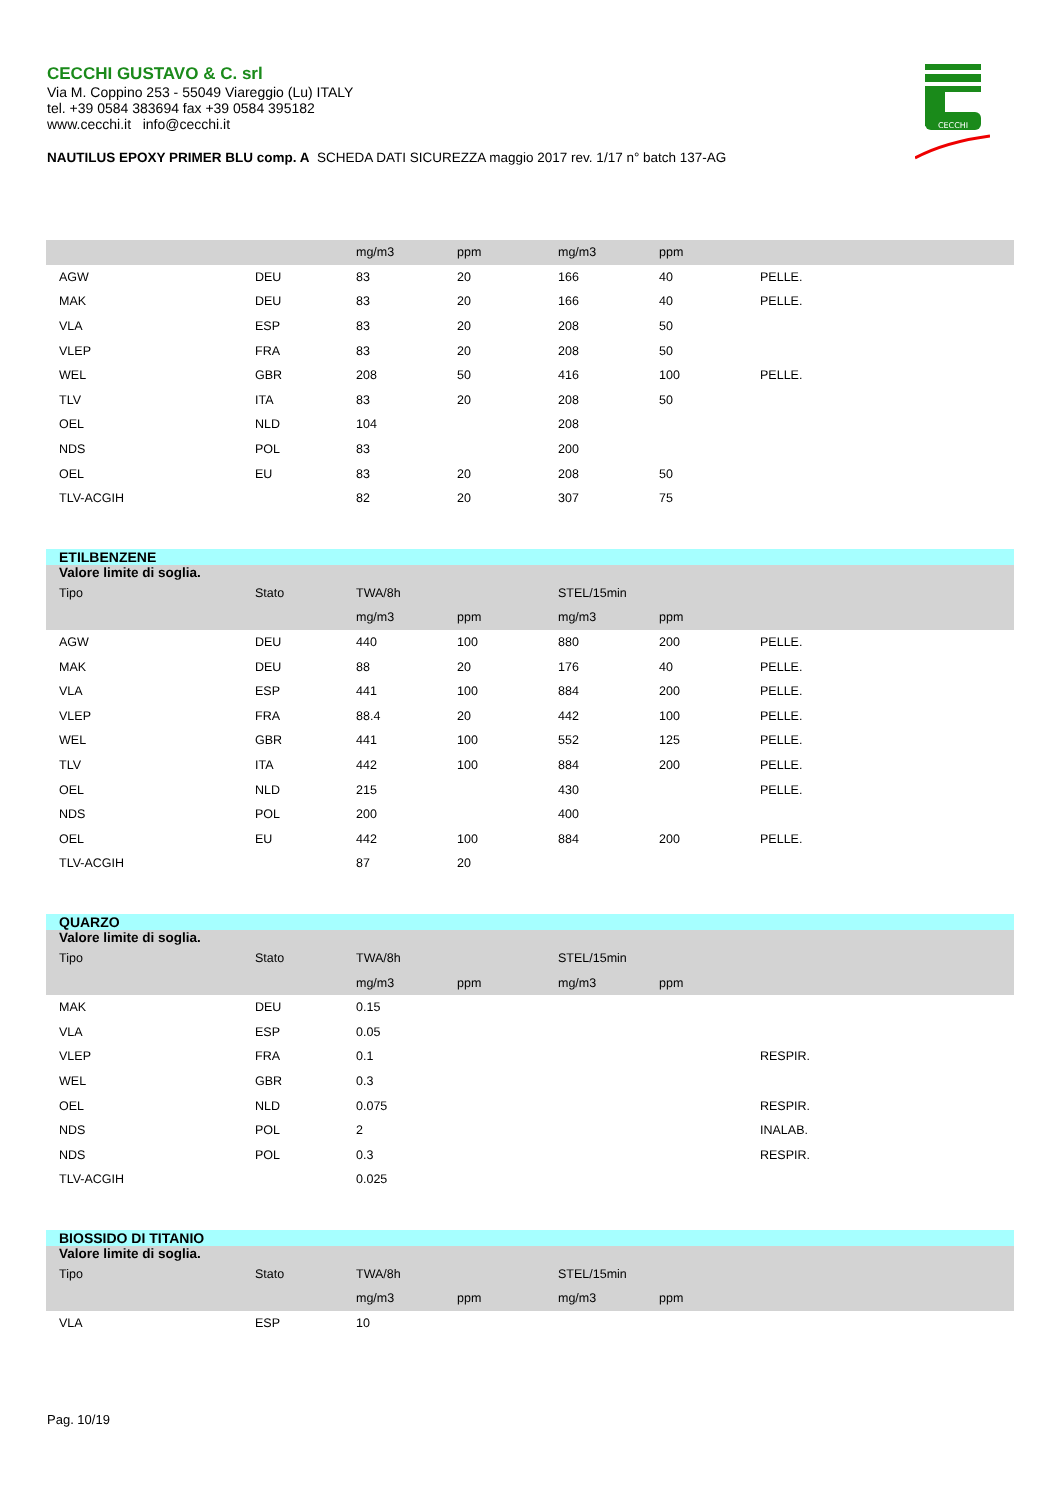CECCHI GUSTAVO & C. srl
Via M. Coppino 253 - 55049 Viareggio (Lu) ITALY
tel. +39 0584 383694 fax +39 0584 395182
www.cecchi.it info@cecchi.it
NAUTILUS EPOXY PRIMER BLU comp. A SCHEDA DATI SICUREZZA maggio 2017 rev. 1/17 n° batch 137-AG
CECCHI
| | | mg/m3 | ppm | mg/m3 | ppm | |
| AGW | DEU | 83 | 20 | 166 | 40 | PELLE. |
| MAK | DEU | 83 | 20 | 166 | 40 | PELLE. |
| VLA | ESP | 83 | 20 | 208 | 50 | |
| VLEP | FRA | 83 | 20 | 208 | 50 | |
| WEL | GBR | 208 | 50 | 416 | 100 | PELLE. |
| TLV | ITA | 83 | 20 | 208 | 50 | |
| OEL | NLD | 104 | | 208 | | |
| NDS | POL | 83 | | 200 | | |
| OEL | EU | 83 | 20 | 208 | 50 | |
| TLV-ACGIH | | 82 | 20 | 307 | 75 | |
| ETILBENZENE | | | | | | |
| Valore limite di soglia. | | | | | | |
| Tipo | Stato | TWA/8h | | STEL/15min | | |
| | | mg/m3 | ppm | mg/m3 | ppm | |
| AGW | DEU | 440 | 100 | 880 | 200 | PELLE. |
| MAK | DEU | 88 | 20 | 176 | 40 | PELLE. |
| VLA | ESP | 441 | 100 | 884 | 200 | PELLE. |
| VLEP | FRA | 88.4 | 20 | 442 | 100 | PELLE. |
| WEL | GBR | 441 | 100 | 552 | 125 | PELLE. |
| TLV | ITA | 442 | 100 | 884 | 200 | PELLE. |
| OEL | NLD | 215 | | 430 | | PELLE. |
| NDS | POL | 200 | | 400 | | |
| OEL | EU | 442 | 100 | 884 | 200 | PELLE. |
| TLV-ACGIH | | 87 | 20 | | | |
| QUARZO | | | | | | |
| Valore limite di soglia. | | | | | | |
| Tipo | Stato | TWA/8h | | STEL/15min | | |
| | | mg/m3 | ppm | mg/m3 | ppm | |
| MAK | DEU | 0.15 | | | | |
| VLA | ESP | 0.05 | | | | |
| VLEP | FRA | 0.1 | | | | RESPIR. |
| WEL | GBR | 0.3 | | | | |
| OEL | NLD | 0.075 | | | | RESPIR. |
| NDS | POL | 2 | | | | INALAB. |
| NDS | POL | 0.3 | | | | RESPIR. |
| TLV-ACGIH | | 0.025 | | | | |
| BIOSSIDO DI TITANIO | | | | | | |
| Valore limite di soglia. | | | | | | |
| Tipo | Stato | TWA/8h | | STEL/15min | | |
| | | mg/m3 | ppm | mg/m3 | ppm | |
| VLA | ESP | 10 | | | | |
Pag. 10/19